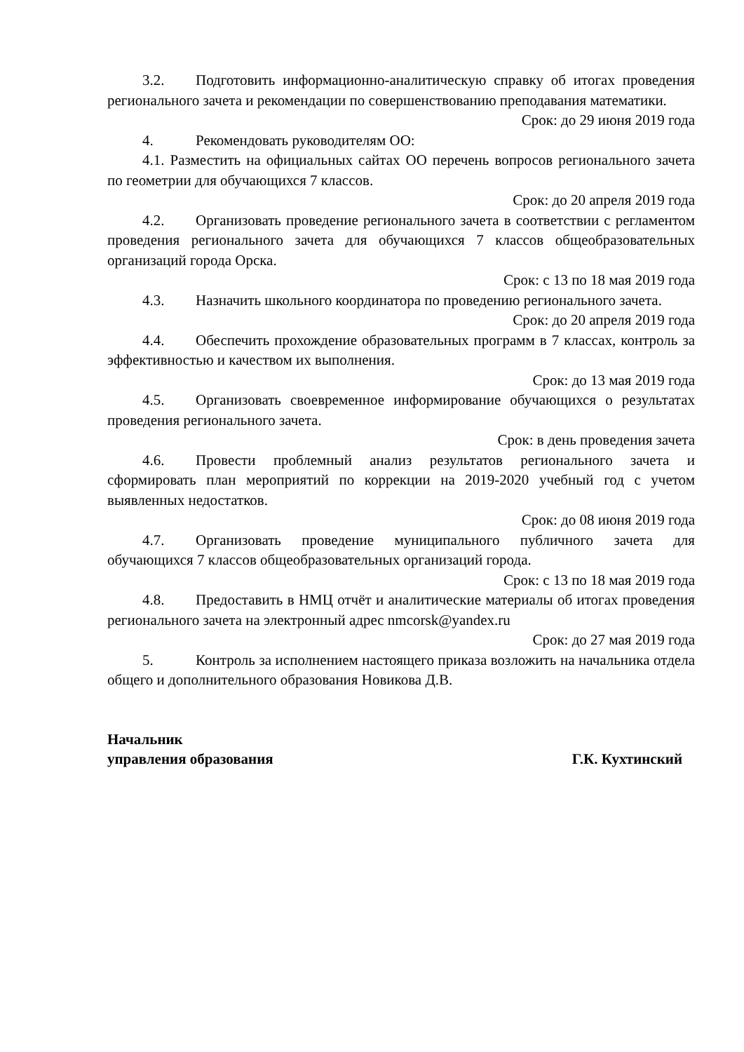3.2. Подготовить информационно-аналитическую справку об итогах проведения регионального зачета и рекомендации по совершенствованию преподавания математики.
Срок: до 29 июня 2019 года
4. Рекомендовать руководителям ОО:
4.1. Разместить на официальных сайтах ОО перечень вопросов регионального зачета по геометрии для обучающихся 7 классов.
Срок: до 20 апреля 2019 года
4.2. Организовать проведение регионального зачета в соответствии с регламентом проведения регионального зачета для обучающихся 7 классов общеобразовательных организаций города Орска.
Срок: с 13 по 18 мая 2019 года
4.3. Назначить школьного координатора по проведению регионального зачета.
Срок: до 20 апреля 2019 года
4.4. Обеспечить прохождение образовательных программ в 7 классах, контроль за эффективностью и качеством их выполнения.
Срок: до 13 мая 2019 года
4.5. Организовать своевременное информирование обучающихся о результатах проведения регионального зачета.
Срок: в день проведения зачета
4.6. Провести проблемный анализ результатов регионального зачета и сформировать план мероприятий по коррекции на 2019-2020 учебный год с учетом выявленных недостатков.
Срок: до 08 июня 2019 года
4.7. Организовать проведение муниципального публичного зачета для обучающихся 7 классов общеобразовательных организаций города.
Срок: с 13 по 18 мая 2019 года
4.8. Предоставить в НМЦ отчёт и аналитические материалы об итогах проведения регионального зачета на электронный адрес nmcorsk@yandex.ru
Срок: до 27 мая 2019 года
5. Контроль за исполнением настоящего приказа возложить на начальника отдела общего и дополнительного образования Новикова Д.В.
Начальник
управления образования
Г.К. Кухтинский